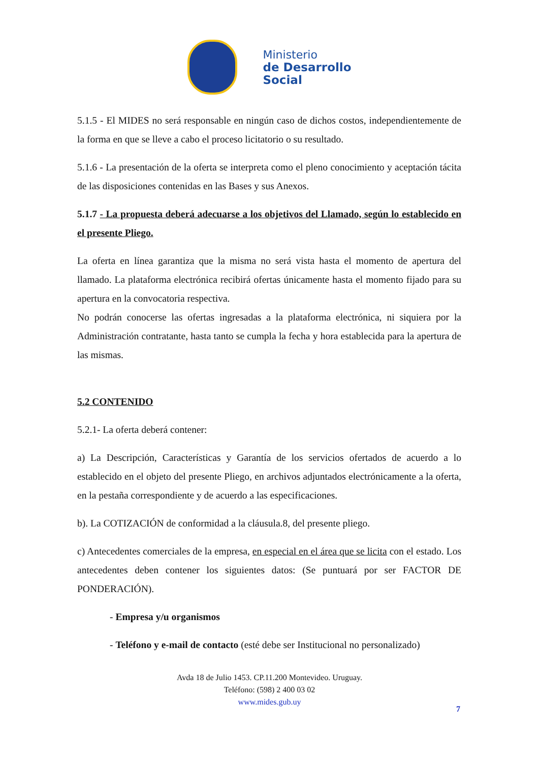Ministerio
de Desarrollo
Social
5.1.5 - El MIDES no será responsable en ningún caso de dichos costos, independientemente de la forma en que se lleve a cabo el proceso licitatorio o su resultado.
5.1.6 - La presentación de la oferta se interpreta como el pleno conocimiento y aceptación tácita de las disposiciones contenidas en las Bases y sus Anexos.
5.1.7 - La propuesta deberá adecuarse a los objetivos del Llamado, según lo establecido en el presente Pliego.
La oferta en línea garantiza que la misma no será vista hasta el momento de apertura del llamado. La plataforma electrónica recibirá ofertas únicamente hasta el momento fijado para su apertura en la convocatoria respectiva.
No podrán conocerse las ofertas ingresadas a la plataforma electrónica, ni siquiera por la Administración contratante, hasta tanto se cumpla la fecha y hora establecida para la apertura de las mismas.
5.2 CONTENIDO
5.2.1- La oferta deberá contener:
a) La Descripción, Características y Garantía de los servicios ofertados de acuerdo a lo establecido en el objeto del presente Pliego, en archivos adjuntados electrónicamente a la oferta, en la pestaña correspondiente y de acuerdo a las especificaciones.
b). La COTIZACIÓN de conformidad a la cláusula.8, del presente pliego.
c) Antecedentes comerciales de la empresa, en especial en el área que se licita con el estado. Los antecedentes deben contener los siguientes datos: (Se puntuará por ser FACTOR DE PONDERACIÓN).
- Empresa y/u organismos
- Teléfono y e-mail de contacto (esté debe ser Institucional no personalizado)
Avda 18 de Julio 1453. CP.11.200 Montevideo. Uruguay.
Teléfono: (598) 2 400 03 02
www.mides.gub.uy
7